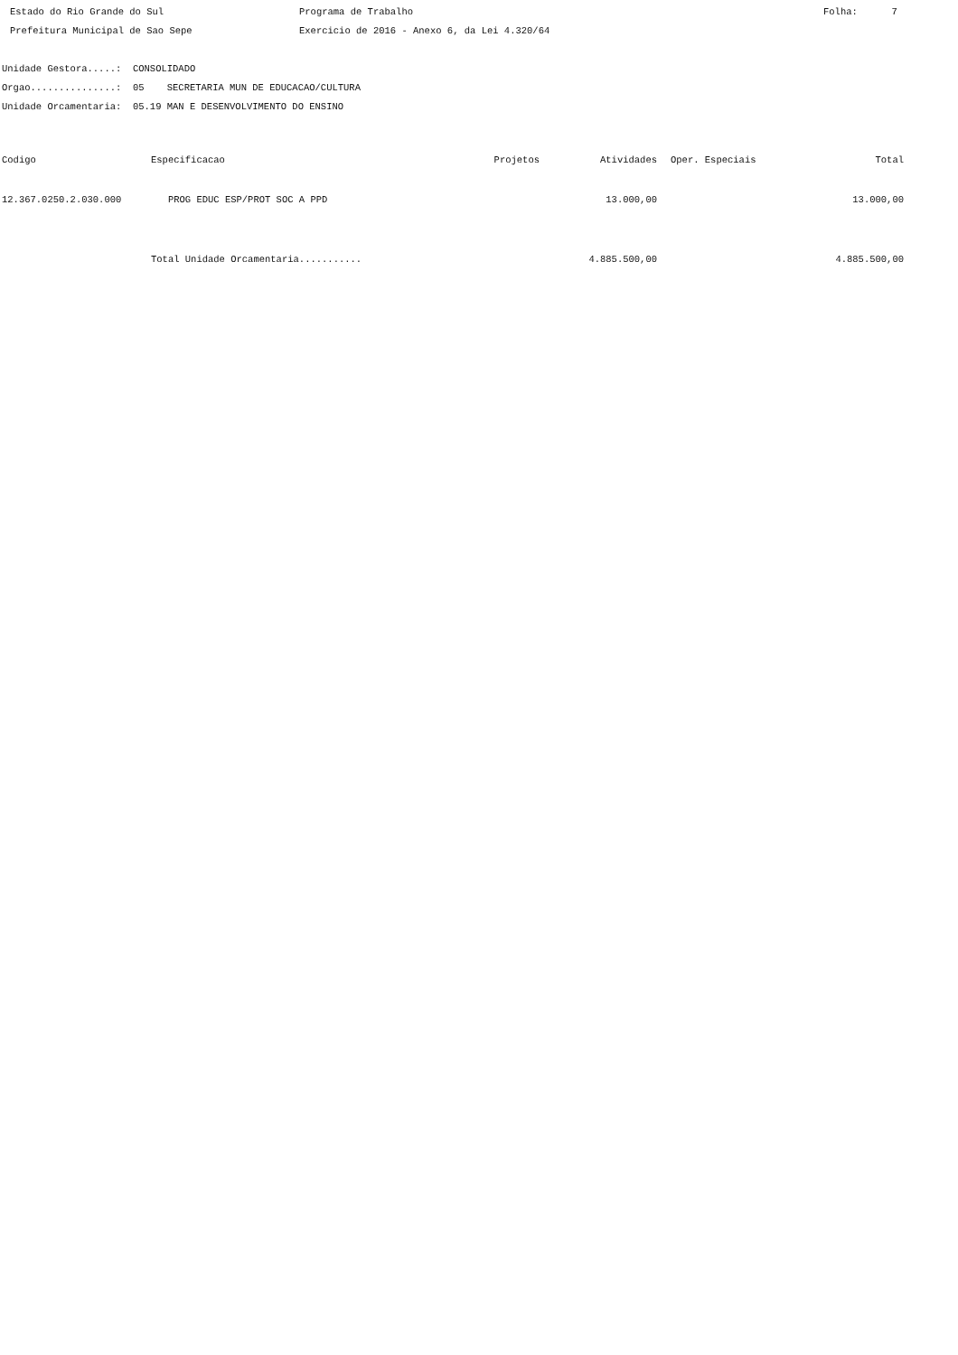Estado do Rio Grande do Sul
Programa de Trabalho
Folha: 7
Prefeitura Municipal de Sao Sepe
Exercicio de 2016 - Anexo 6, da Lei 4.320/64
Unidade Gestora.....: CONSOLIDADO
Orgao...............: 05 SECRETARIA MUN DE EDUCACAO/CULTURA
Unidade Orcamentaria: 05.19 MAN E DESENVOLVIMENTO DO ENSINO
| Codigo | Especificacao | Projetos | Atividades | Oper. Especiais | Total |
| --- | --- | --- | --- | --- | --- |
| 12.367.0250.2.030.000 | PROG EDUC ESP/PROT SOC A PPD | | 13.000,00 | | 13.000,00 |
| | Total Unidade Orcamentaria........... | | 4.885.500,00 | | 4.885.500,00 |